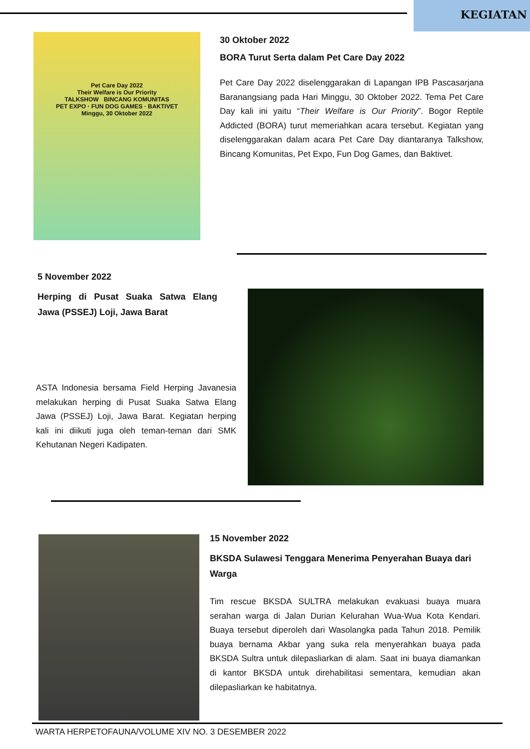KEGIATAN
Pet Care Day 2022
Their Welfare is Our Priority
TALKSHOW BINCANG KOMUNITAS
PET EXPO · FUN DOG GAMES · BAKTIVET
Minggu, 30 Oktober 2022
30 Oktober 2022
BORA Turut Serta dalam Pet Care Day 2022
Pet Care Day 2022 diselenggarakan di Lapangan IPB Pascasarjana Baranangsiang pada Hari Minggu, 30 Oktober 2022. Tema Pet Care Day kali ini yaitu “Their Welfare is Our Priority”. Bogor Reptile Addicted (BORA) turut memeriahkan acara tersebut. Kegiatan yang diselenggarakan dalam acara Pet Care Day diantaranya Talkshow, Bincang Komunitas, Pet Expo, Fun Dog Games, dan Baktivet.
5 November 2022
Herping di Pusat Suaka Satwa Elang Jawa (PSSEJ) Loji, Jawa Barat
ASTA Indonesia bersama Field Herping Javanesia melakukan herping di Pusat Suaka Satwa Elang Jawa (PSSEJ) Loji, Jawa Barat. Kegiatan herping kali ini diikuti juga oleh teman-teman dari SMK Kehutanan Negeri Kadipaten.
15 November 2022
BKSDA Sulawesi Tenggara Menerima Penyerahan Buaya dari Warga
Tim rescue BKSDA SULTRA melakukan evakuasi buaya muara serahan warga di Jalan Durian Kelurahan Wua-Wua Kota Kendari. Buaya tersebut diperoleh dari Wasolangka pada Tahun 2018. Pemilik buaya bernama Akbar yang suka rela menyerahkan buaya pada BKSDA Sultra untuk dilepasliarkan di alam. Saat ini buaya diamankan di kantor BKSDA untuk direhabilitasi sementara, kemudian akan dilepasliarkan ke habitatnya.
WARTA HERPETOFAUNA/VOLUME XIV NO. 3 DESEMBER 2022